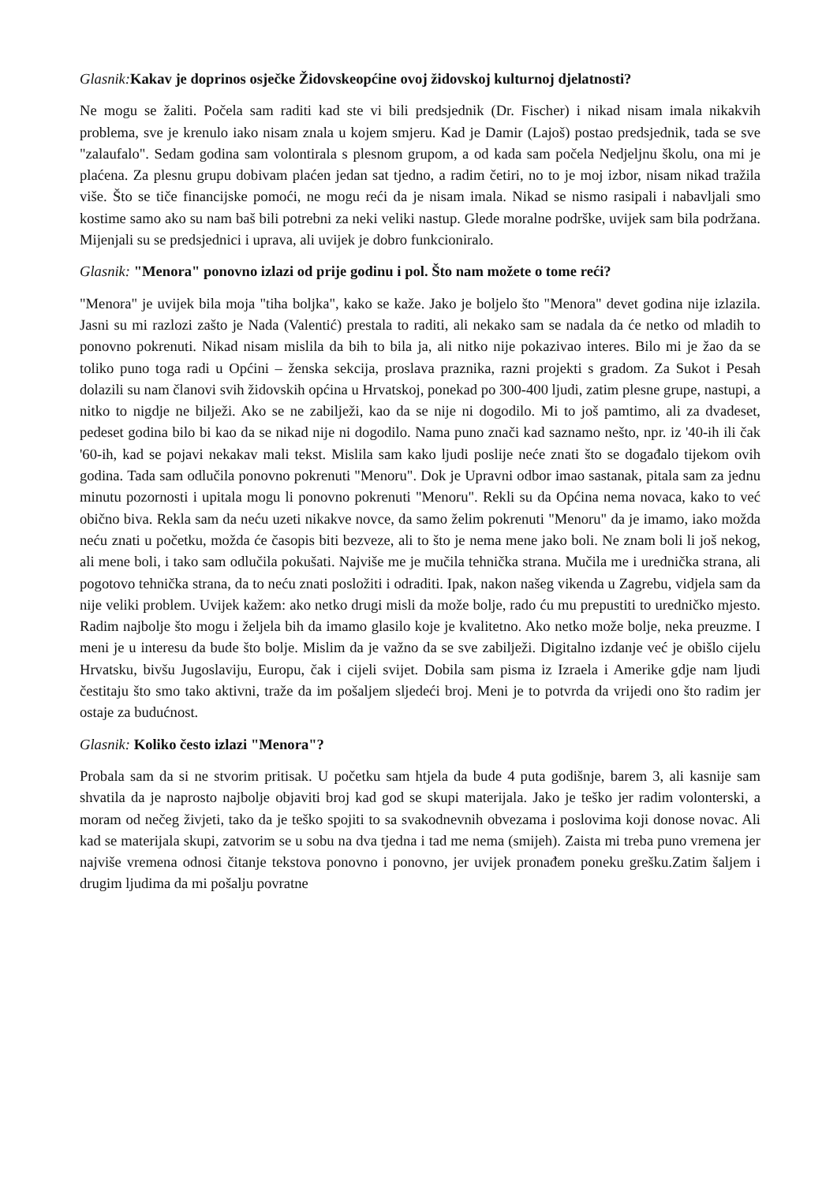Glasnik: Kakav je doprinos osječke Židovskeopćine ovoj židovskoj kulturnoj djelatnosti?
Ne mogu se žaliti. Počela sam raditi kad ste vi bili predsjednik (Dr. Fischer) i nikad nisam imala nikakvih problema, sve je krenulo iako nisam znala u kojem smjeru. Kad je Damir (Lajoš) postao predsjednik, tada se sve "zalaufalo". Sedam godina sam volontirala s plesnom grupom, a od kada sam počela Nedjeljnu školu, ona mi je plaćena. Za plesnu grupu dobivam plaćen jedan sat tjedno, a radim četiri, no to je moj izbor, nisam nikad tražila više. Što se tiče financijske pomoći, ne mogu reći da je nisam imala. Nikad se nismo rasipali i nabavljali smo kostime samo ako su nam baš bili potrebni za neki veliki nastup. Glede moralne podrške, uvijek sam bila podržana. Mijenjali su se predsjednici i uprava, ali uvijek je dobro funkcioniralo.
Glasnik: "Menora" ponovno izlazi od prije godinu i pol. Što nam možete o tome reći?
"Menora" je uvijek bila moja "tiha boljka", kako se kaže. Jako je boljelo što "Menora" devet godina nije izlazila. Jasni su mi razlozi zašto je Nada (Valentić) prestala to raditi, ali nekako sam se nadala da će netko od mladih to ponovno pokrenuti. Nikad nisam mislila da bih to bila ja, ali nitko nije pokazivao interes. Bilo mi je žao da se toliko puno toga radi u Općini – ženska sekcija, proslava praznika, razni projekti s gradom. Za Sukot i Pesah dolazili su nam članovi svih židovskih općina u Hrvatskoj, ponekad po 300-400 ljudi, zatim plesne grupe, nastupi, a nitko to nigdje ne bilježi. Ako se ne zabilježi, kao da se nije ni dogodilo. Mi to još pamtimo, ali za dvadeset, pedeset godina bilo bi kao da se nikad nije ni dogodilo. Nama puno znači kad saznamo nešto, npr. iz '40-ih ili čak '60-ih, kad se pojavi nekakav mali tekst. Mislila sam kako ljudi poslije neće znati što se događalo tijekom ovih godina. Tada sam odlučila ponovno pokrenuti "Menoru". Dok je Upravni odbor imao sastanak, pitala sam za jednu minutu pozornosti i upitala mogu li ponovno pokrenuti "Menoru". Rekli su da Općina nema novaca, kako to već obično biva. Rekla sam da neću uzeti nikakve novce, da samo želim pokrenuti "Menoru" da je imamo, iako možda neću znati u početku, možda će časopis biti bezveze, ali to što je nema mene jako boli. Ne znam boli li još nekog, ali mene boli, i tako sam odlučila pokušati. Najviše me je mučila tehnička strana. Mučila me i urednička strana, ali pogotovo tehnička strana, da to neću znati posložiti i odraditi. Ipak, nakon našeg vikenda u Zagrebu, vidjela sam da nije veliki problem. Uvijek kažem: ako netko drugi misli da može bolje, rado ću mu prepustiti to uredničko mjesto. Radim najbolje što mogu i željela bih da imamo glasilo koje je kvalitetno. Ako netko može bolje, neka preuzme. I meni je u interesu da bude što bolje. Mislim da je važno da se sve zabilježi. Digitalno izdanje već je obišlo cijelu Hrvatsku, bivšu Jugoslaviju, Europu, čak i cijeli svijet. Dobila sam pisma iz Izraela i Amerike gdje nam ljudi čestitaju što smo tako aktivni, traže da im pošaljem sljedeći broj. Meni je to potvrda da vrijedi ono što radim jer ostaje za budućnost.
Glasnik: Koliko često izlazi "Menora"?
Probala sam da si ne stvorim pritisak. U početku sam htjela da bude 4 puta godišnje, barem 3, ali kasnije sam shvatila da je naprosto najbolje objaviti broj kad god se skupi materijala. Jako je teško jer radim volonterski, a moram od nečeg živjeti, tako da je teško spojiti to sa svakodnevnih obvezama i poslovima koji donose novac. Ali kad se materijala skupi, zatvorim se u sobu na dva tjedna i tad me nema (smijeh). Zaista mi treba puno vremena jer najviše vremena odnosi čitanje tekstova ponovno i ponovno, jer uvijek pronađem poneku grešku.Zatim šaljem i drugim ljudima da mi pošalju povratne